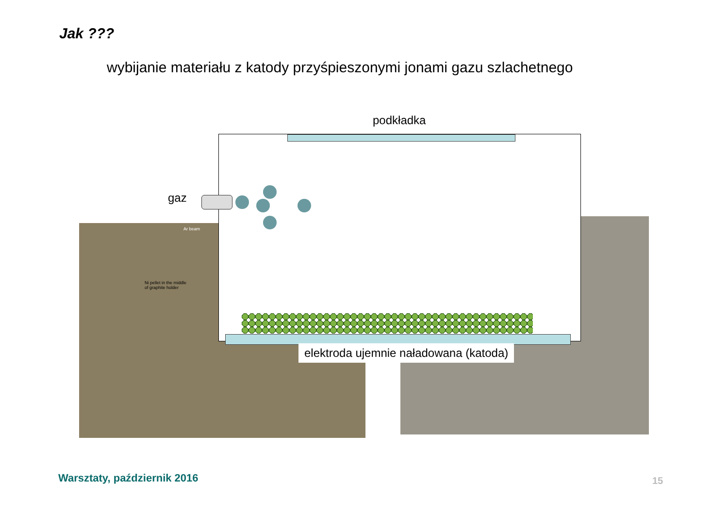Jak ???
wybijanie materiału z katody przyśpieszonymi jonami gazu szlachetnego
Ar beam
Ni pellet in the middle
of graphite holder
podkładka
gaz
elektroda ujemnie naładowana (katoda)
Warsztaty, październik 2016 15